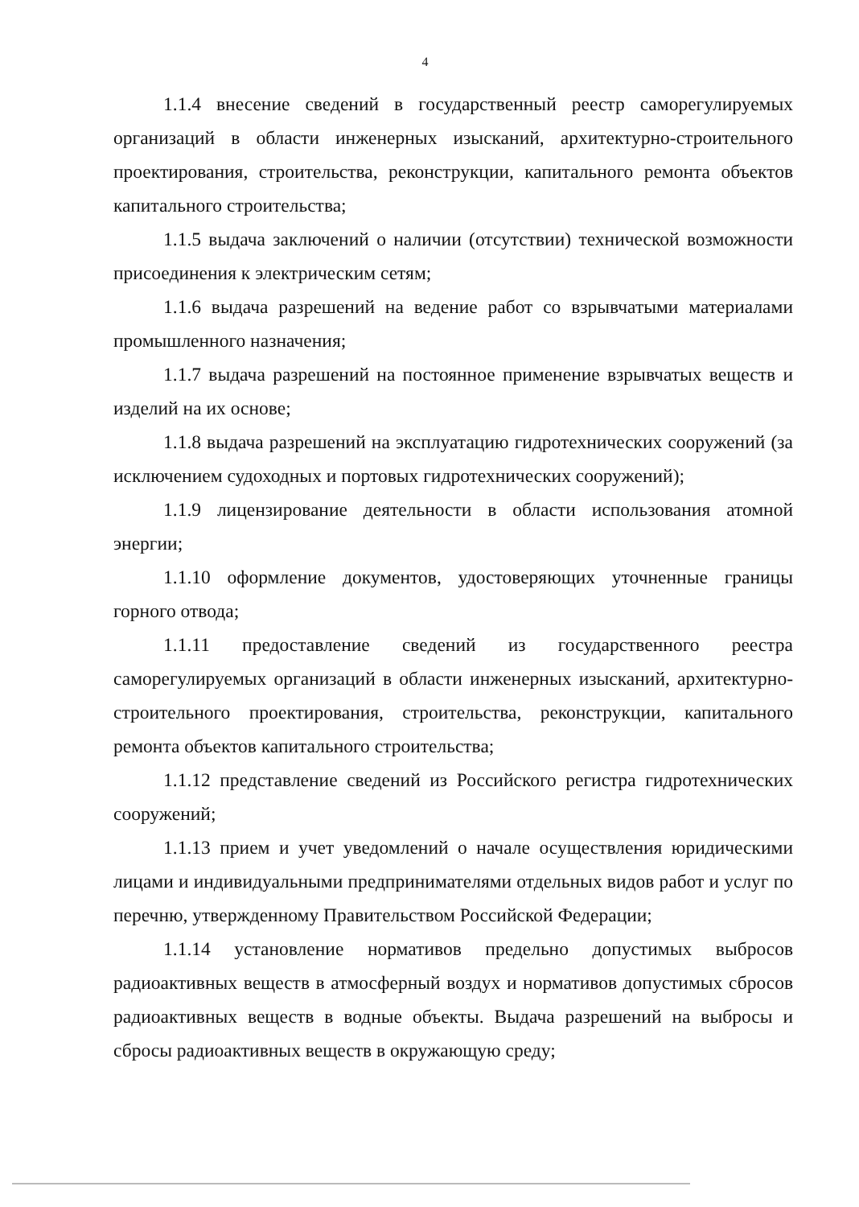4
1.1.4 внесение сведений в государственный реестр саморегулируемых организаций в области инженерных изысканий, архитектурно-строительного проектирования, строительства, реконструкции, капитального ремонта объектов капитального строительства;
1.1.5 выдача заключений о наличии (отсутствии) технической возможности присоединения к электрическим сетям;
1.1.6 выдача разрешений на ведение работ со взрывчатыми материалами промышленного назначения;
1.1.7 выдача разрешений на постоянное применение взрывчатых веществ и изделий на их основе;
1.1.8 выдача разрешений на эксплуатацию гидротехнических сооружений (за исключением судоходных и портовых гидротехнических сооружений);
1.1.9 лицензирование деятельности в области использования атомной энергии;
1.1.10 оформление документов, удостоверяющих уточненные границы горного отвода;
1.1.11 предоставление сведений из государственного реестра саморегулируемых организаций в области инженерных изысканий, архитектурно-строительного проектирования, строительства, реконструкции, капитального ремонта объектов капитального строительства;
1.1.12 представление сведений из Российского регистра гидротехнических сооружений;
1.1.13 прием и учет уведомлений о начале осуществления юридическими лицами и индивидуальными предпринимателями отдельных видов работ и услуг по перечню, утвержденному Правительством Российской Федерации;
1.1.14 установление нормативов предельно допустимых выбросов радиоактивных веществ в атмосферный воздух и нормативов допустимых сбросов радиоактивных веществ в водные объекты. Выдача разрешений на выбросы и сбросы радиоактивных веществ в окружающую среду;